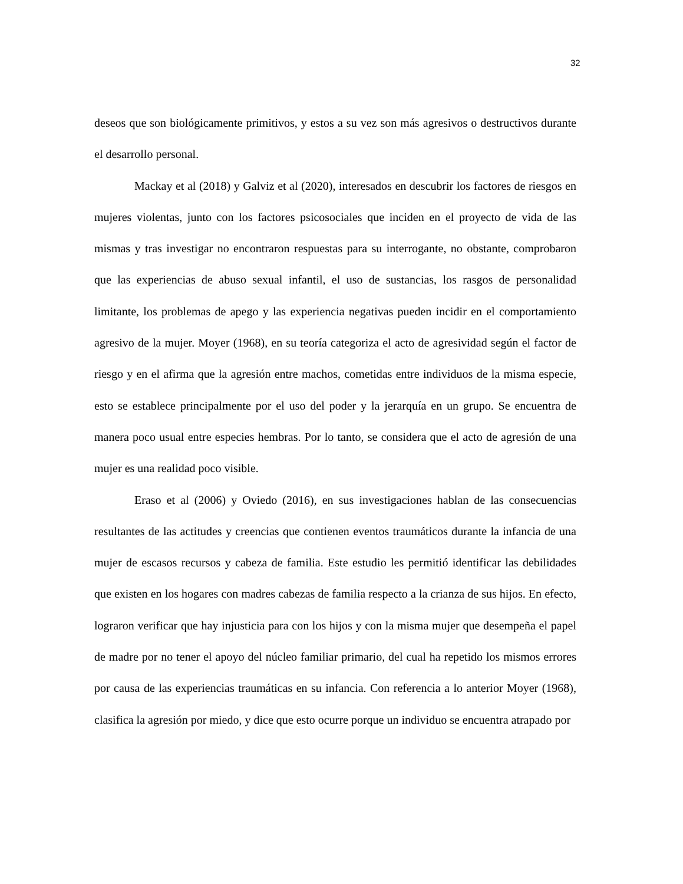32
deseos que son biológicamente primitivos, y estos a su vez son más agresivos o destructivos durante el desarrollo personal.
Mackay et al (2018) y Galviz et al (2020), interesados en descubrir los factores de riesgos en mujeres violentas, junto con los factores psicosociales que inciden en el proyecto de vida de las mismas y tras investigar no encontraron respuestas para su interrogante, no obstante, comprobaron que las experiencias de abuso sexual infantil, el uso de sustancias, los rasgos de personalidad limitante, los problemas de apego y las experiencia negativas pueden incidir en el comportamiento agresivo de la mujer. Moyer (1968), en su teoría categoriza el acto de agresividad según el factor de riesgo y en el afirma que la agresión entre machos, cometidas entre individuos de la misma especie, esto se establece principalmente por el uso del poder y la jerarquía en un grupo. Se encuentra de manera poco usual entre especies hembras. Por lo tanto, se considera que el acto de agresión de una mujer es una realidad poco visible.
Eraso et al (2006) y Oviedo (2016), en sus investigaciones hablan de las consecuencias resultantes de las actitudes y creencias que contienen eventos traumáticos durante la infancia de una mujer de escasos recursos y cabeza de familia. Este estudio les permitió identificar las debilidades que existen en los hogares con madres cabezas de familia respecto a la crianza de sus hijos. En efecto, lograron verificar que hay injusticia para con los hijos y con la misma mujer que desempeña el papel de madre por no tener el apoyo del núcleo familiar primario, del cual ha repetido los mismos errores por causa de las experiencias traumáticas en su infancia. Con referencia a lo anterior Moyer (1968), clasifica la agresión por miedo, y dice que esto ocurre porque un individuo se encuentra atrapado por